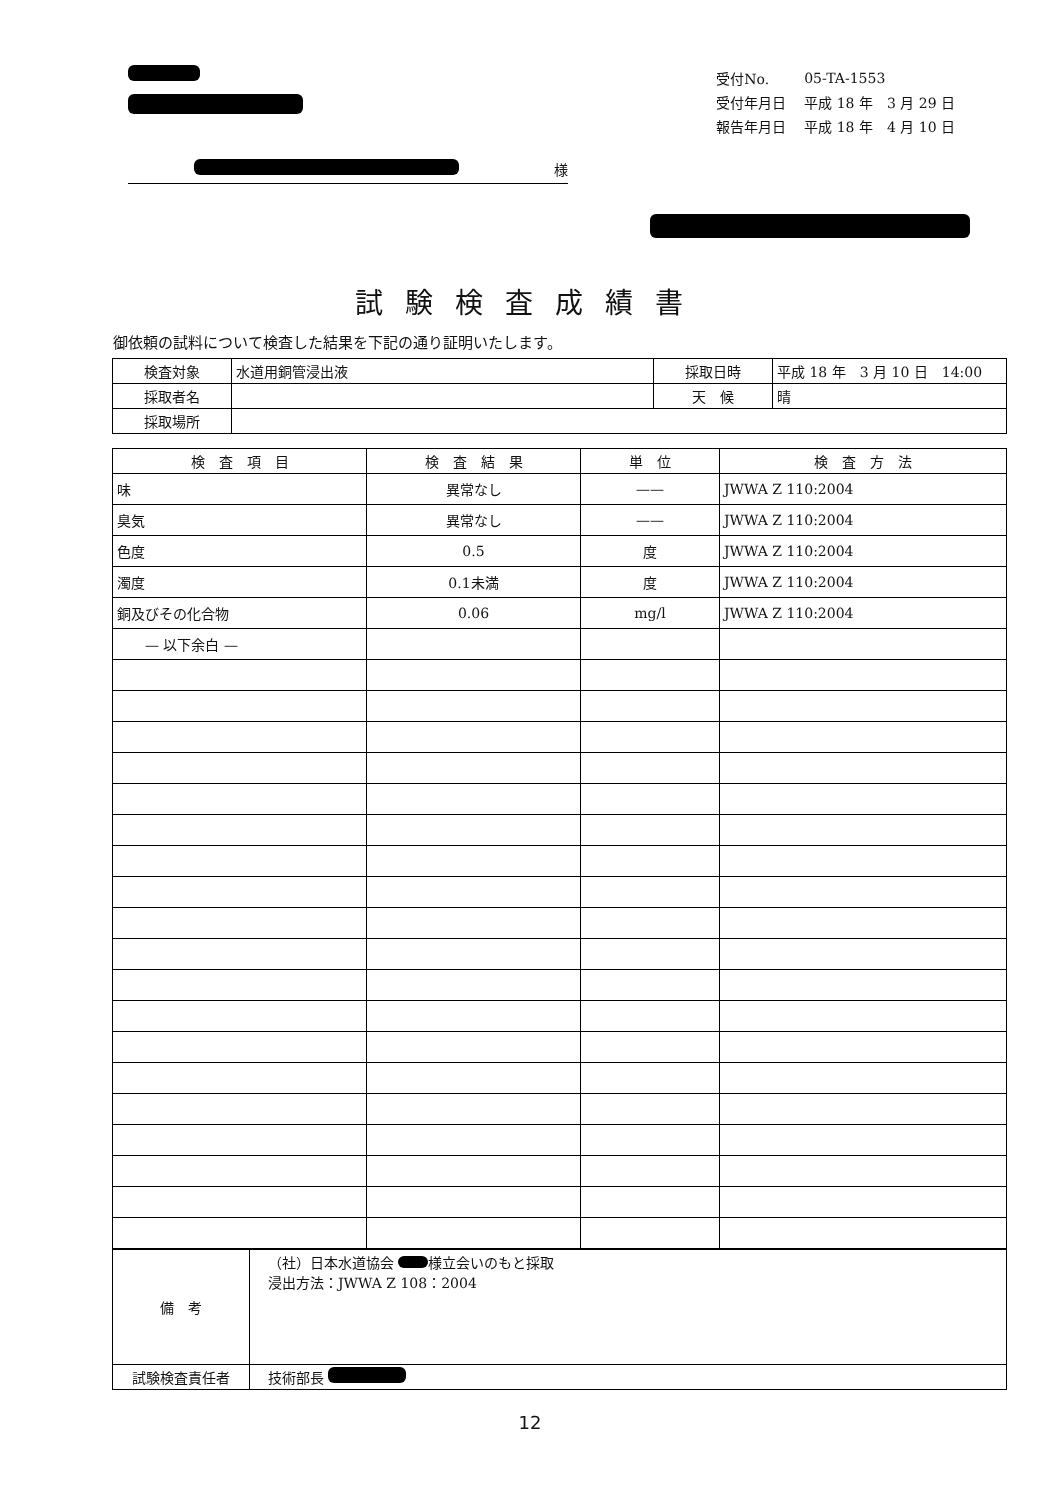| 受付No. | 05-TA-1553 |
| 受付年月日 | 平成 18 年 3 月 29 日 |
| 報告年月日 | 平成 18 年 4 月 10 日 |
様
試験検査成績書
御依頼の試料について検査した結果を下記の通り証明いたします。
| 検査対象 | 水道用銅管浸出液 | 採取日時 | 平成 18 年 3 月 10 日 14:00 |
| 採取者名 | | 天 候 | 晴 |
| 採取場所 | | | |
| 検 査 項 目 | 検 査 結 果 | 単 位 | 検 査 方 法 |
| --- | --- | --- | --- |
| 味 | 異常なし | —— | JWWA Z 110:2004 |
| 臭気 | 異常なし | —— | JWWA Z 110:2004 |
| 色度 | 0.5 | 度 | JWWA Z 110:2004 |
| 濁度 | 0.1未満 | 度 | JWWA Z 110:2004 |
| 銅及びその化合物 | 0.06 | mg/l | JWWA Z 110:2004 |
| — 以下余白 — | | | |
| 備 考 | （社）日本水道協会 様立会いのもと採取 浸出方法：JWWA Z 108：2004 |
| 試験検査責任者 | 技術部長 |
12